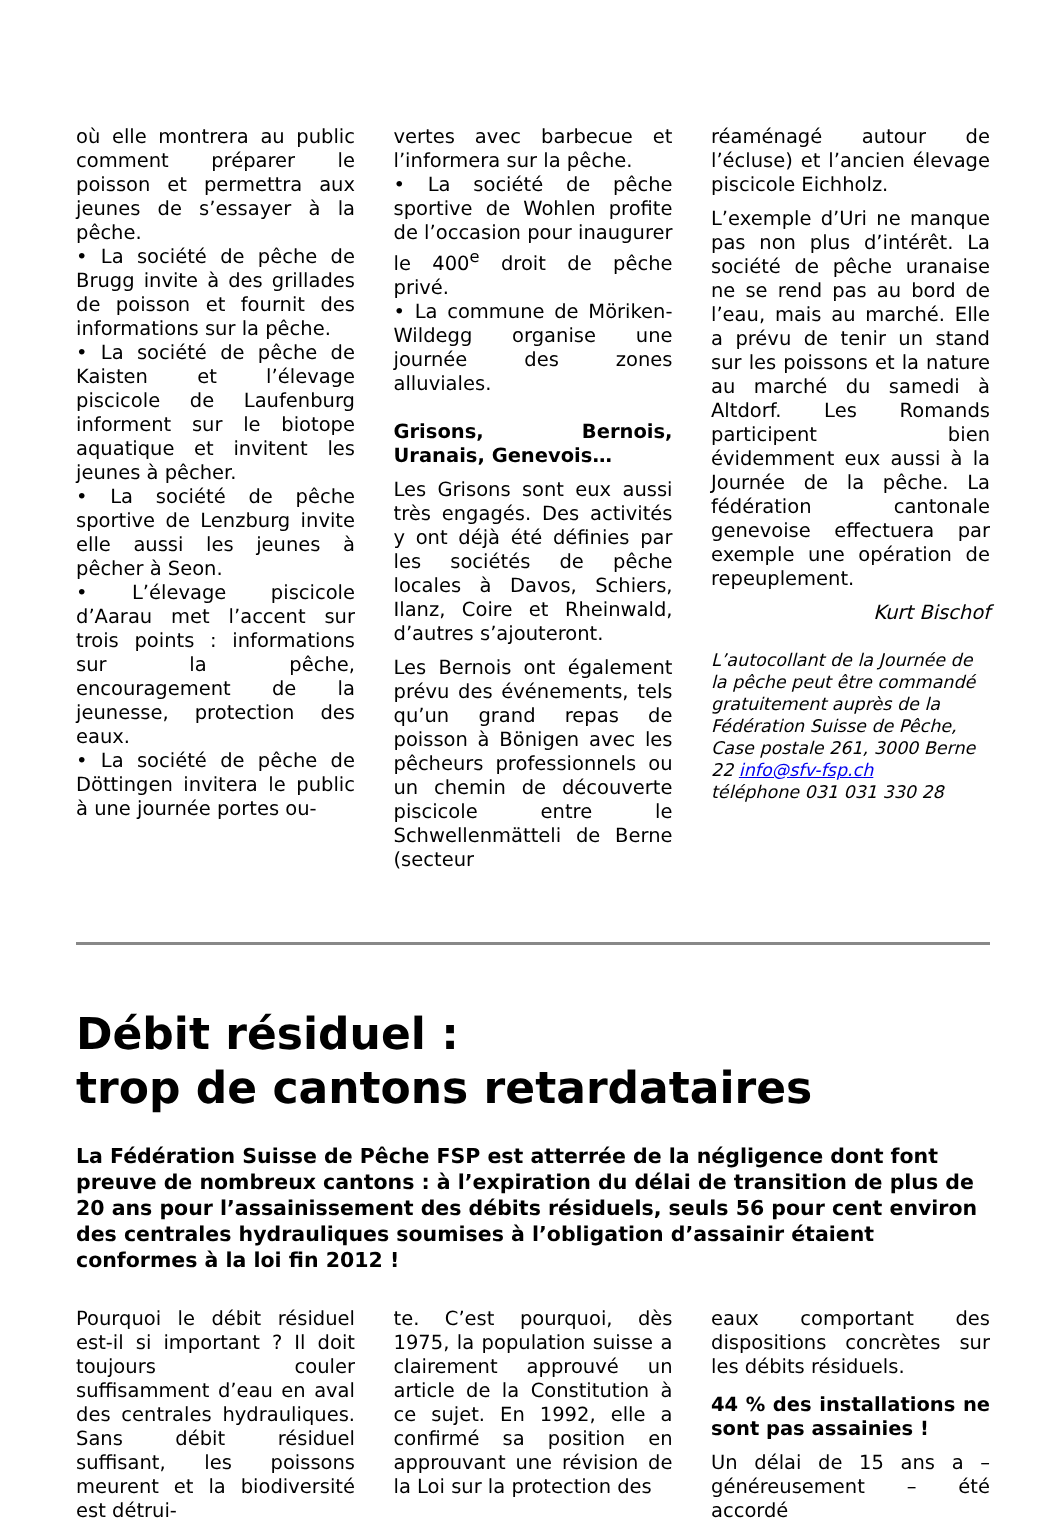où elle montrera au public comment préparer le poisson et permettra aux jeunes de s’essayer à la pêche.
• La société de pêche de Brugg invite à des grillades de poisson et fournit des informations sur la pêche.
• La société de pêche de Kaisten et l’élevage piscicole de Laufenburg informent sur le biotope aquatique et invitent les jeunes à pêcher.
• La société de pêche sportive de Lenzburg invite elle aussi les jeunes à pêcher à Seon.
• L’élevage piscicole d’Aarau met l’accent sur trois points : informations sur la pêche, encouragement de la jeunesse, protection des eaux.
• La société de pêche de Döttingen invitera le public à une journée portes ou-
vertes avec barbecue et l’informera sur la pêche.
• La société de pêche sportive de Wohlen profite de l’occasion pour inaugurer le 400<sup>e</sup> droit de pêche privé.
• La commune de Möriken-Wildegg organise une journée des zones alluviales.
Grisons, Bernois, Uranais, Genevois…
Les Grisons sont eux aussi très engagés. Des activités y ont déjà été définies par les sociétés de pêche locales à Davos, Schiers, Ilanz, Coire et Rheinwald, d’autres s’ajouteront.
Les Bernois ont également prévu des événements, tels qu’un grand repas de poisson à Bönigen avec les pêcheurs professionnels ou un chemin de découverte piscicole entre le Schwellenmätteli de Berne (secteur
réaménagé autour de l’écluse) et l’ancien élevage piscicole Eichholz.
L’exemple d’Uri ne manque pas non plus d’intérêt. La société de pêche uranaise ne se rend pas au bord de l’eau, mais au marché. Elle a prévu de tenir un stand sur les poissons et la nature au marché du samedi à Altdorf. Les Romands participent bien évidemment eux aussi à la Journée de la pêche. La fédération cantonale genevoise effectuera par exemple une opération de repeuplement.
Kurt Bischof
L’autocollant de la Journée de la pêche peut être commandé gratuitement auprès de la Fédération Suisse de Pêche, Case postale 261, 3000 Berne 22 info@sfv-fsp.ch
téléphone 031 031 330 28
Débit résiduel :
trop de cantons retardataires
La Fédération Suisse de Pêche FSP est atterrée de la négligence dont font preuve de nombreux cantons : à l’expiration du délai de transition de plus de 20 ans pour l’assainissement des débits résiduels, seuls 56 pour cent environ des centrales hydrauliques soumises à l’obligation d’assainir étaient conformes à la loi fin 2012 !
Pourquoi le débit résiduel est-il si important ? Il doit toujours couler suffisamment d’eau en aval des centrales hydrauliques. Sans débit résiduel suffisant, les poissons meurent et la biodiversité est détrui-
te. C’est pourquoi, dès 1975, la population suisse a clairement approuvé un article de la Constitution à ce sujet. En 1992, elle a confirmé sa position en approuvant une révision de la Loi sur la protection des
eaux comportant des dispositions concrètes sur les débits résiduels.
44 % des installations ne sont pas assainies !
Un délai de 15 ans a – généreusement – été accordé